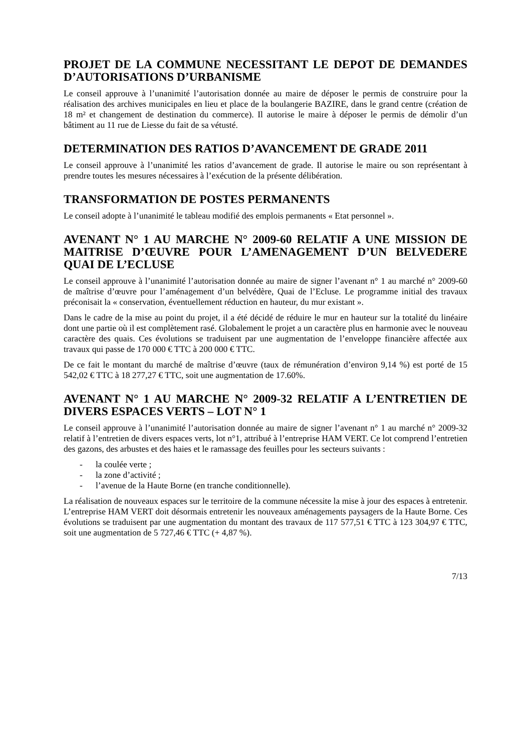PROJET DE LA COMMUNE NECESSITANT LE DEPOT DE DEMANDES D’AUTORISATIONS D’URBANISME
Le conseil approuve à l’unanimité l’autorisation donnée au maire de déposer le permis de construire pour la réalisation des archives municipales en lieu et place de la boulangerie BAZIRE, dans le grand centre (création de 18 m² et changement de destination du commerce). Il autorise le maire à déposer le permis de démolir d’un bâtiment au 11 rue de Liesse du fait de sa vétusté.
DETERMINATION DES RATIOS D’AVANCEMENT DE GRADE 2011
Le conseil approuve à l’unanimité les ratios d’avancement de grade. Il autorise le maire ou son représentant à prendre toutes les mesures nécessaires à l’exécution de la présente délibération.
TRANSFORMATION DE POSTES PERMANENTS
Le conseil adopte à l’unanimité le tableau modifié des emplois permanents « Etat personnel ».
AVENANT N° 1 AU MARCHE N° 2009-60 RELATIF A UNE MISSION DE MAITRISE D’ŒUVRE POUR L’AMENAGEMENT D’UN BELVEDERE QUAI DE L’ECLUSE
Le conseil approuve à l’unanimité l’autorisation donnée au maire de signer l’avenant n° 1 au marché n° 2009-60 de maîtrise d’œuvre pour l’aménagement d’un belvédère, Quai de l’Ecluse. Le programme initial des travaux préconisait la « conservation, éventuellement réduction en hauteur, du mur existant ».
Dans le cadre de la mise au point du projet, il a été décidé de réduire le mur en hauteur sur la totalité du linéaire dont une partie où il est complètement rasé. Globalement le projet a un caractère plus en harmonie avec le nouveau caractère des quais. Ces évolutions se traduisent par une augmentation de l’enveloppe financière affectée aux travaux qui passe de 170 000 € TTC à 200 000 € TTC.
De ce fait le montant du marché de maîtrise d’œuvre (taux de rémunération d’environ 9,14 %) est porté de 15 542,02 € TTC à 18 277,27 € TTC, soit une augmentation de 17.60%.
AVENANT N° 1 AU MARCHE N° 2009-32 RELATIF A L’ENTRETIEN DE DIVERS ESPACES VERTS – LOT N° 1
Le conseil approuve à l’unanimité l’autorisation donnée au maire de signer l’avenant n° 1 au marché n° 2009-32 relatif à l’entretien de divers espaces verts, lot n°1, attribué à l’entreprise HAM VERT. Ce lot comprend l’entretien des gazons, des arbustes et des haies et le ramassage des feuilles pour les secteurs suivants :
- la coulée verte ;
- la zone d’activité ;
- l’avenue de la Haute Borne (en tranche conditionnelle).
La réalisation de nouveaux espaces sur le territoire de la commune nécessite la mise à jour des espaces à entretenir. L’entreprise HAM VERT doit désormais entretenir les nouveaux aménagements paysagers de la Haute Borne. Ces évolutions se traduisent par une augmentation du montant des travaux de 117 577,51 € TTC à 123 304,97 € TTC, soit une augmentation de 5 727,46 € TTC (+ 4,87 %).
7/13